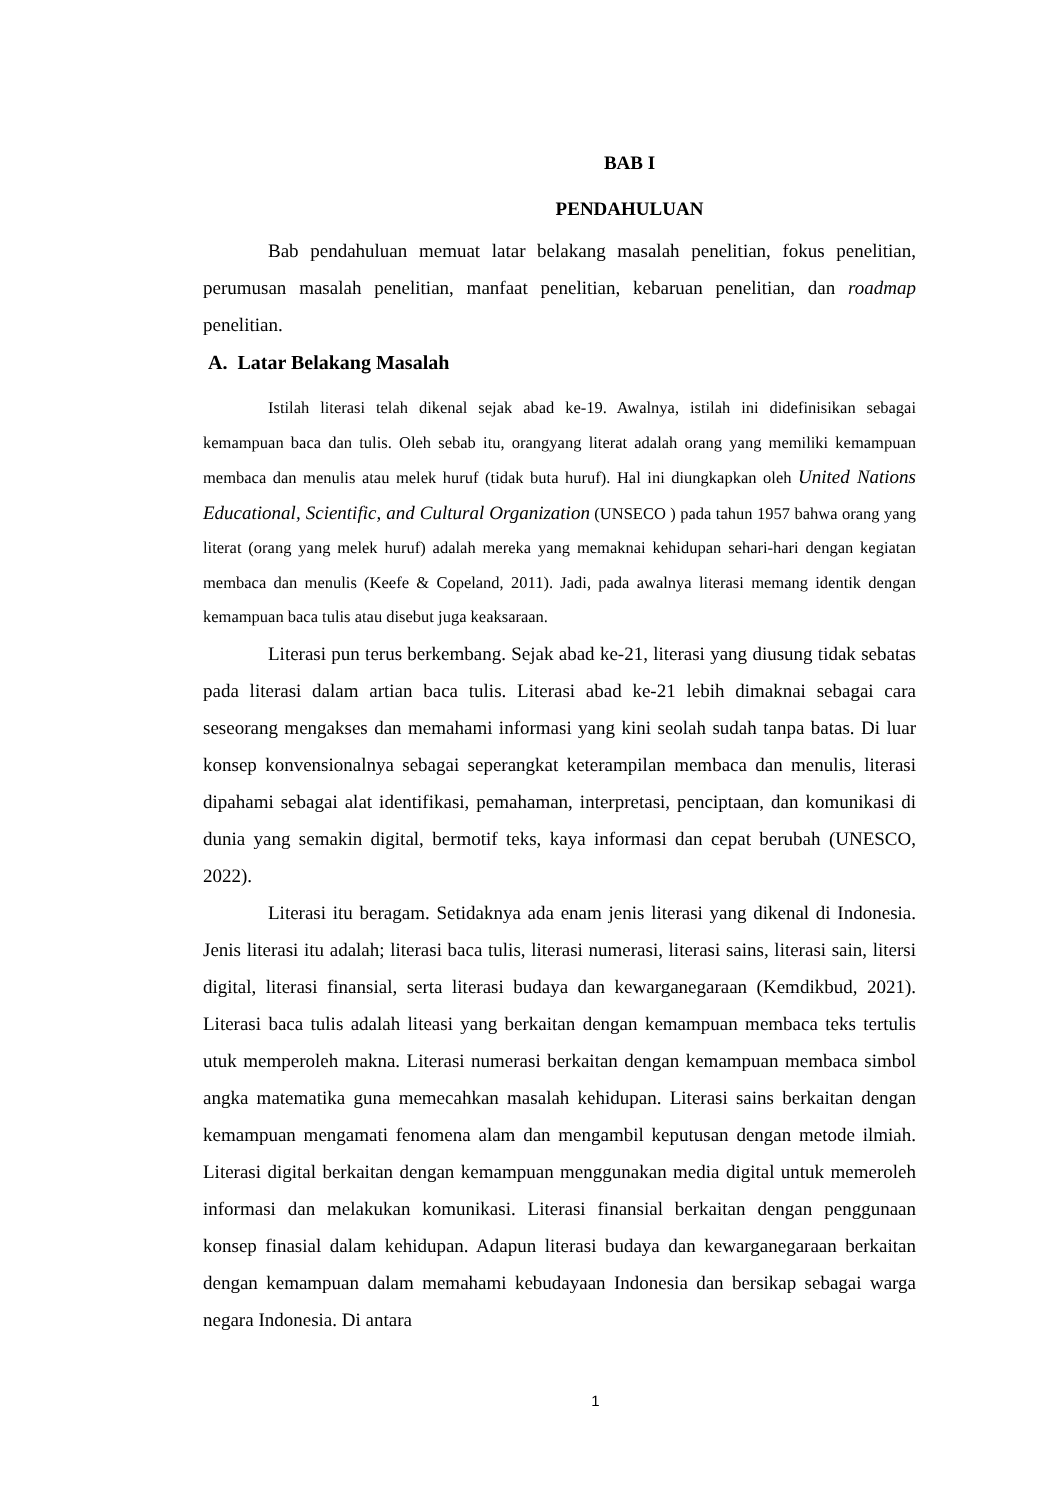BAB I
PENDAHULUAN
Bab pendahuluan memuat latar belakang masalah penelitian, fokus penelitian, perumusan masalah penelitian, manfaat penelitian, kebaruan penelitian, dan roadmap penelitian.
A. Latar Belakang Masalah
Istilah literasi telah dikenal sejak abad ke-19. Awalnya, istilah ini didefinisikan sebagai kemampuan baca dan tulis. Oleh sebab itu, orangyang literat adalah orang yang memiliki kemampuan membaca dan menulis atau melek huruf (tidak buta huruf). Hal ini diungkapkan oleh United Nations Educational, Scientific, and Cultural Organization (UNSECO ) pada tahun 1957 bahwa orang yang literat (orang yang melek huruf) adalah mereka yang memaknai kehidupan sehari-hari dengan kegiatan membaca dan menulis (Keefe & Copeland, 2011). Jadi, pada awalnya literasi memang identik dengan kemampuan baca tulis atau disebut juga keaksaraan.
Literasi pun terus berkembang. Sejak abad ke-21, literasi yang diusung tidak sebatas pada literasi dalam artian baca tulis. Literasi abad ke-21 lebih dimaknai sebagai cara seseorang mengakses dan memahami informasi yang kini seolah sudah tanpa batas. Di luar konsep konvensionalnya sebagai seperangkat keterampilan membaca dan menulis, literasi dipahami sebagai alat identifikasi, pemahaman, interpretasi, penciptaan, dan komunikasi di dunia yang semakin digital, bermotif teks, kaya informasi dan cepat berubah (UNESCO, 2022).
Literasi itu beragam. Setidaknya ada enam jenis literasi yang dikenal di Indonesia. Jenis literasi itu adalah; literasi baca tulis, literasi numerasi, literasi sains, literasi sain, litersi digital, literasi finansial, serta literasi budaya dan kewarganegaraan (Kemdikbud, 2021). Literasi baca tulis adalah liteasi yang berkaitan dengan kemampuan membaca teks tertulis utuk memperoleh makna. Literasi numerasi berkaitan dengan kemampuan membaca simbol angka matematika guna memecahkan masalah kehidupan. Literasi sains berkaitan dengan kemampuan mengamati fenomena alam dan mengambil keputusan dengan metode ilmiah. Literasi digital berkaitan dengan kemampuan menggunakan media digital untuk memeroleh informasi dan melakukan komunikasi. Literasi finansial berkaitan dengan penggunaan konsep finasial dalam kehidupan. Adapun literasi budaya dan kewarganegaraan berkaitan dengan kemampuan dalam memahami kebudayaan Indonesia dan bersikap sebagai warga negara Indonesia. Di antara
1